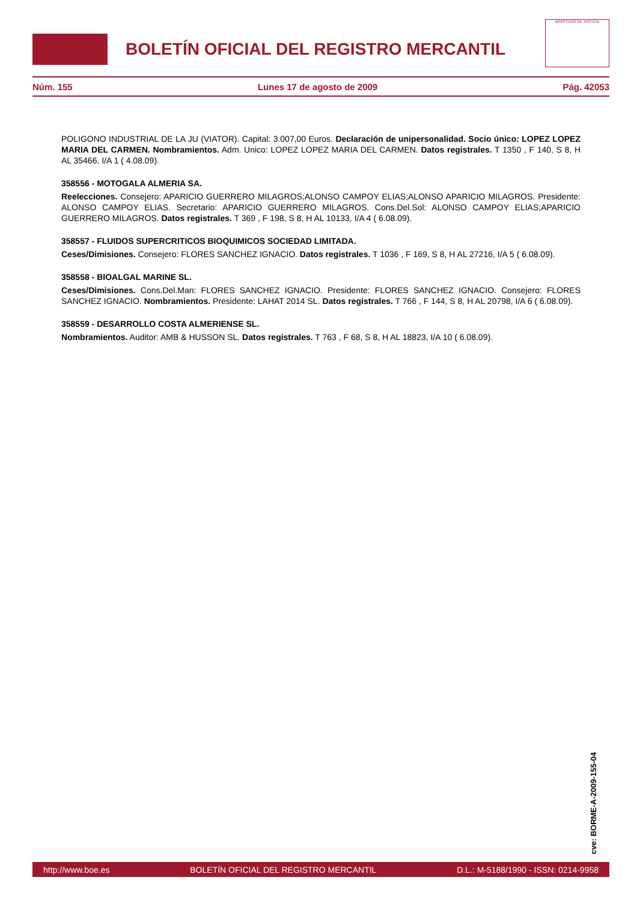BOLETÍN OFICIAL DEL REGISTRO MERCANTIL
MINISTERIO DE JUSTICIA
Núm. 155 Lunes 17 de agosto de 2009 Pág. 42053
POLIGONO INDUSTRIAL DE LA JU (VIATOR). Capital: 3.007,00 Euros. Declaración de unipersonalidad. Socio único: LOPEZ LOPEZ MARIA DEL CARMEN. Nombramientos. Adm. Unico: LOPEZ LOPEZ MARIA DEL CARMEN. Datos registrales. T 1350 , F 140, S 8, H AL 35466, I/A 1 ( 4.08.09).
358556 - MOTOGALA ALMERIA SA.
Reelecciones. Consejero: APARICIO GUERRERO MILAGROS;ALONSO CAMPOY ELIAS;ALONSO APARICIO MILAGROS. Presidente: ALONSO CAMPOY ELIAS. Secretario: APARICIO GUERRERO MILAGROS. Cons.Del.Sol: ALONSO CAMPOY ELIAS;APARICIO GUERRERO MILAGROS. Datos registrales. T 369 , F 198, S 8, H AL 10133, I/A 4 ( 6.08.09).
358557 - FLUIDOS SUPERCRITICOS BIOQUIMICOS SOCIEDAD LIMITADA.
Ceses/Dimisiones. Consejero: FLORES SANCHEZ IGNACIO. Datos registrales. T 1036 , F 169, S 8, H AL 27216, I/A 5 ( 6.08.09).
358558 - BIOALGAL MARINE SL.
Ceses/Dimisiones. Cons.Del.Man: FLORES SANCHEZ IGNACIO. Presidente: FLORES SANCHEZ IGNACIO. Consejero: FLORES SANCHEZ IGNACIO. Nombramientos. Presidente: LAHAT 2014 SL. Datos registrales. T 766 , F 144, S 8, H AL 20798, I/A 6 ( 6.08.09).
358559 - DESARROLLO COSTA ALMERIENSE SL.
Nombramientos. Auditor: AMB & HUSSON SL. Datos registrales. T 763 , F 68, S 8, H AL 18823, I/A 10 ( 6.08.09).
cve: BORME-A-2009-155-04
http://www.boe.es BOLETÍN OFICIAL DEL REGISTRO MERCANTIL D.L.: M-5188/1990 - ISSN: 0214-9958